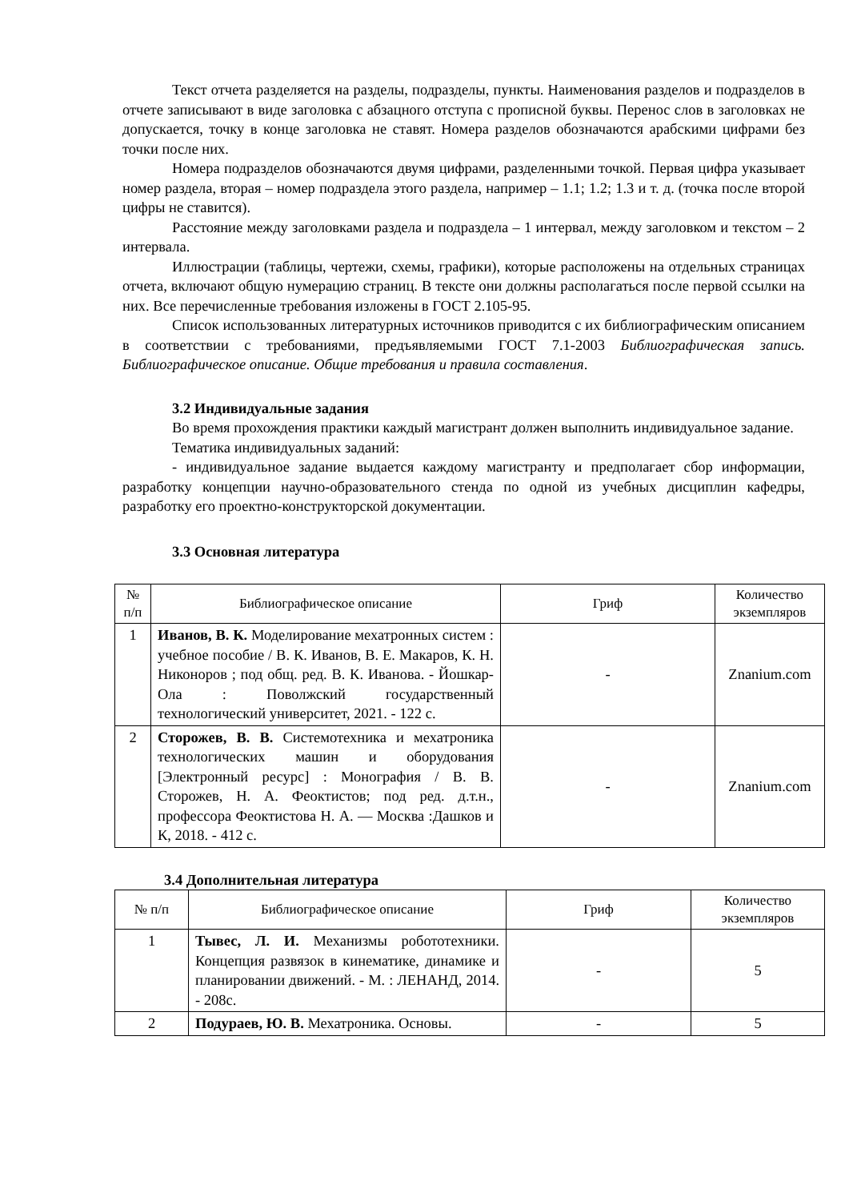Текст отчета разделяется на разделы, подразделы, пункты. Наименования разделов и подразделов в отчете записывают в виде заголовка с абзацного отступа с прописной буквы. Перенос слов в заголовках не допускается, точку в конце заголовка не ставят. Номера разделов обозначаются арабскими цифрами без точки после них.
Номера подразделов обозначаются двумя цифрами, разделенными точкой. Первая цифра указывает номер раздела, вторая – номер подраздела этого раздела, например – 1.1; 1.2; 1.3 и т. д. (точка после второй цифры не ставится).
Расстояние между заголовками раздела и подраздела – 1 интервал, между заголовком и текстом – 2 интервала.
Иллюстрации (таблицы, чертежи, схемы, графики), которые расположены на отдельных страницах отчета, включают общую нумерацию страниц. В тексте они должны располагаться после первой ссылки на них. Все перечисленные требования изложены в ГОСТ 2.105-95.
Список использованных литературных источников приводится с их библиографическим описанием в соответствии с требованиями, предъявляемыми ГОСТ 7.1-2003 Библиографическая запись. Библиографическое описание. Общие требования и правила составления.
3.2 Индивидуальные задания
Во время прохождения практики каждый магистрант должен выполнить индивидуальное задание.
Тематика индивидуальных заданий:
- индивидуальное задание выдается каждому магистранту и предполагает сбор информации, разработку концепции научно-образовательного стенда по одной из учебных дисциплин кафедры, разработку его проектно-конструкторской документации.
3.3 Основная литература
| № п/п | Библиографическое описание | Гриф | Количество экземпляров |
| --- | --- | --- | --- |
| 1 | Иванов, В. К. Моделирование мехатронных систем : учебное пособие / В. К. Иванов, В. Е. Макаров, К. Н. Никоноров ; под общ. ред. В. К. Иванова. - Йошкар-Ола : Поволжский государственный технологический университет, 2021. - 122 с. | - | Znanium.com |
| 2 | Сторожев, В. В. Системотехника и мехатроника технологических машин и оборудования [Электронный ресурс] : Монография / В. В. Сторожев, Н. А. Феоктистов; под ред. д.т.н., профессора Феоктистова Н. А. — Москва :Дашков и К, 2018. - 412 с. | - | Znanium.com |
3.4 Дополнительная литература
| № п/п | Библиографическое описание | Гриф | Количество экземпляров |
| --- | --- | --- | --- |
| 1 | Тывес, Л. И. Механизмы робототехники. Концепция развязок в кинематике, динамике и планировании движений. - М. : ЛЕНАНД, 2014. - 208с. | - | 5 |
| 2 | Подураев, Ю. В. Мехатроника. Основы. | - | 5 |